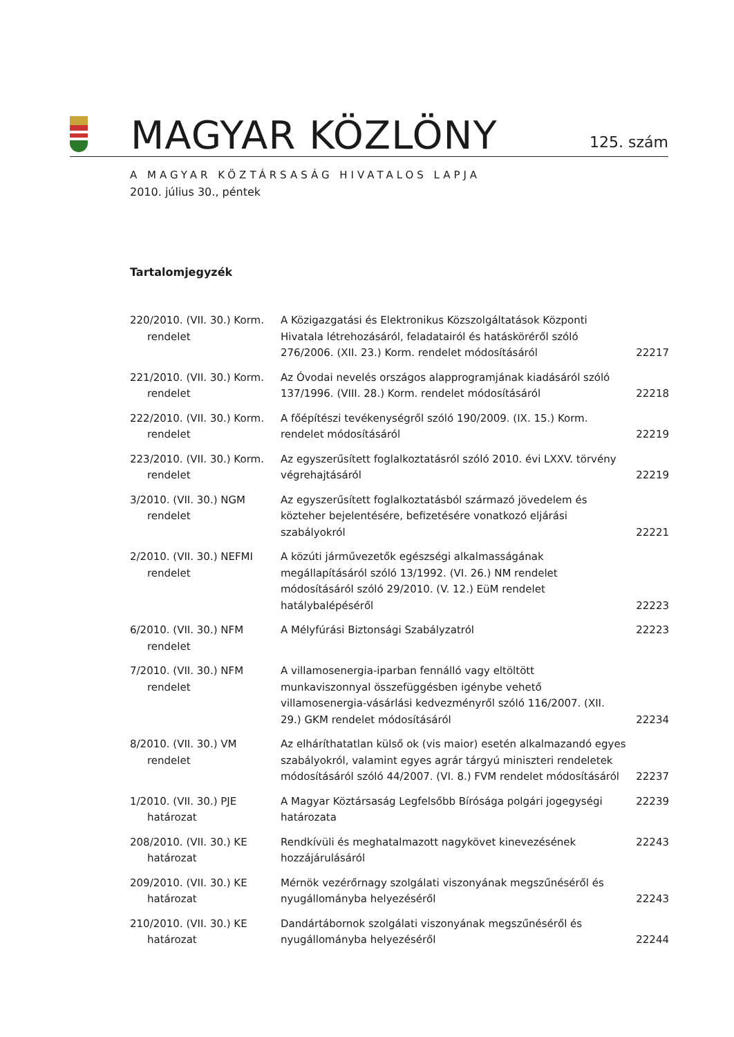MAGYAR KÖZLÖNY
125. szám
A MAGYAR KÖZTÁRSASÁG HIVATALOS LAPJA
2010. július 30., péntek
Tartalomjegyzék
| 220/2010. (VII. 30.) Korm. rendelet | A Közigazgatási és Elektronikus Közszolgáltatások Központi Hivatala létrehozásáról, feladatairól és hatásköréről szóló 276/2006. (XII. 23.) Korm. rendelet módosításáról | 22217 |
| 221/2010. (VII. 30.) Korm. rendelet | Az Óvodai nevelés országos alapprogramjának kiadásáról szóló 137/1996. (VIII. 28.) Korm. rendelet módosításáról | 22218 |
| 222/2010. (VII. 30.) Korm. rendelet | A főépítészi tevékenységről szóló 190/2009. (IX. 15.) Korm. rendelet módosításáról | 22219 |
| 223/2010. (VII. 30.) Korm. rendelet | Az egyszerűsített foglalkoztatásról szóló 2010. évi LXXV. törvény végrehajtásáról | 22219 |
| 3/2010. (VII. 30.) NGM rendelet | Az egyszerűsített foglalkoztatásból származó jövedelem és közteher bejelentésére, befizetésére vonatkozó eljárási szabályokról | 22221 |
| 2/2010. (VII. 30.) NEFMI rendelet | A közúti járművezetők egészségi alkalmasságának megállapításáról szóló 13/1992. (VI. 26.) NM rendelet módosításáról szóló 29/2010. (V. 12.) EüM rendelet hatálybalépéséről | 22223 |
| 6/2010. (VII. 30.) NFM rendelet | A Mélyfúrási Biztonsági Szabályzatról | 22223 |
| 7/2010. (VII. 30.) NFM rendelet | A villamosenergia-iparban fennálló vagy eltöltött munkaviszonnyal összefüggésben igénybe vehető villamosenergia-vásárlási kedvezményről szóló 116/2007. (XII. 29.) GKM rendelet módosításáról | 22234 |
| 8/2010. (VII. 30.) VM rendelet | Az elháríthatatlan külső ok (vis maior) esetén alkalmazandó egyes szabályokról, valamint egyes agrár tárgyú miniszteri rendeletek módosításáról szóló 44/2007. (VI. 8.) FVM rendelet módosításáról | 22237 |
| 1/2010. (VII. 30.) PJE határozat | A Magyar Köztársaság Legfelsőbb Bírósága polgári jogegységi határozata | 22239 |
| 208/2010. (VII. 30.) KE határozat | Rendkívüli és meghatalmazott nagykövet kinevezésének hozzájárulásáról | 22243 |
| 209/2010. (VII. 30.) KE határozat | Mérnök vezérőrnagy szolgálati viszonyának megszűnéséről és nyugállományba helyezéséről | 22243 |
| 210/2010. (VII. 30.) KE határozat | Dandártábornok szolgálati viszonyának megszűnéséről és nyugállományba helyezéséről | 22244 |